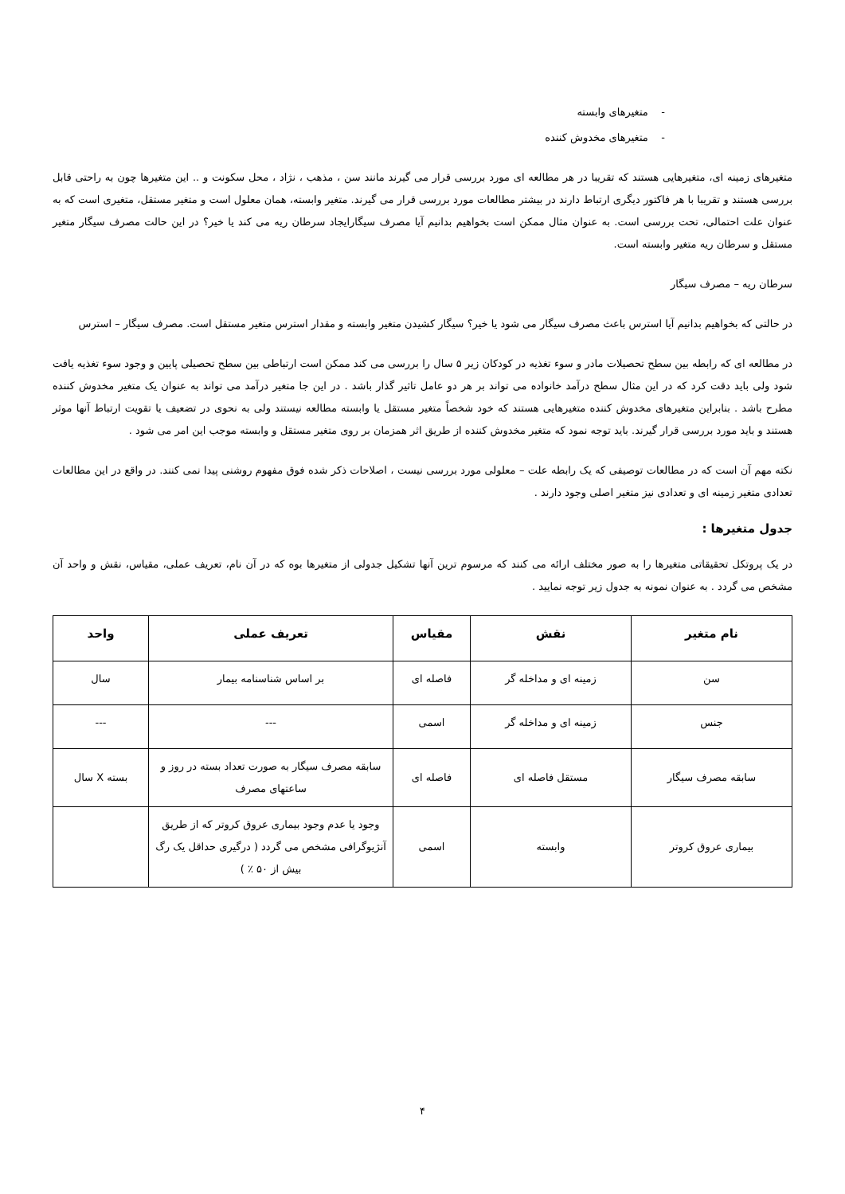- متغیرهای وابسته
- متغیرهای مخدوش کننده
متغیرهای زمینه ای، متغیرهایی هستند که تقریبا در هر مطالعه ای مورد بررسی قرار می گیرند مانند سن ، مذهب ، نژاد ، محل سکونت و .. این متغیرها چون به راحتی قابل بررسی هستند و تقریبا با هر فاکتور دیگری ارتباط دارند در بیشتر مطالعات مورد بررسی قرار می گیرند. متغیر وابسته، همان معلول است و متغیر مستقل، متغیری است که به عنوان علت احتمالی، تحت بررسی است. به عنوان مثال ممکن است بخواهیم بدانیم آیا مصرف سیگارایجاد سرطان ریه می کند یا خیر؟ در این حالت مصرف سیگار متغیر مستقل و سرطان ریه متغیر وابسته است.
سرطان ریه – مصرف سیگار
در حالتی که بخواهیم بدانیم آیا استرس باعث مصرف سیگار می شود یا خیر؟ سیگار کشیدن متغیر وابسته و مقدار استرس متغیر مستقل است. مصرف سیگار – استرس
در مطالعه ای که رابطه بین سطح تحصیلات مادر و سوء تغذیه در کودکان زیر ۵ سال را بررسی می کند ممکن است ارتباطی بین سطح تحصیلی پایین و وجود سوء تغذیه یافت شود ولی باید دقت کرد که در این مثال سطح درآمد خانواده می تواند بر هر دو عامل تاثیر گذار باشد . در این جا متغیر درآمد می تواند به عنوان یک متغیر مخدوش کننده مطرح باشد . بنابراین متغیرهای مخدوش کننده متغیرهایی هستند که خود شخصاً متغیر مستقل یا وابسته مطالعه نیستند ولی به نحوی در تضعیف یا تقویت ارتباط آنها موثر هستند و باید مورد بررسی قرار گیرند. باید توجه نمود که متغیر مخدوش کننده از طریق اثر همزمان بر روی متغیر مستقل و وابسته موجب این امر می شود .
نکته مهم آن است که در مطالعات توصیفی که یک رابطه علت – معلولی مورد بررسی نیست ، اصلاحات ذکر شده فوق مفهوم روشنی پیدا نمی کنند. در واقع در این مطالعات تعدادی متغیر زمینه ای و تعدادی نیز متغیر اصلی وجود دارند .
جدول متغیرها :
در یک پروتکل تحقیقاتی متغیرها را به صور مختلف ارائه می کنند که مرسوم ترین آنها تشکیل جدولی از متغیرها بوه که در آن نام، تعریف عملی، مقیاس، نقش و واحد آن مشخص می گردد . به عنوان نمونه به جدول زیر توجه نمایید .
| نام متغیر | نقش | مقیاس | تعریف عملی | واحد |
| --- | --- | --- | --- | --- |
| سن | زمینه ای و مداخله گر | فاصله ای | بر اساس شناسنامه بیمار | سال |
| جنس | زمینه ای و مداخله گر | اسمی | --- | --- |
| سابقه مصرف سیگار | مستقل فاصله ای | فاصله ای | سابقه مصرف سیگار به صورت تعداد بسته در روز و ساعتهای مصرف | بسته X سال |
| بیماری عروق کروتر | وابسته | اسمی | وجود یا عدم وجود بیماری عروق کروتر که از طریق آنژیوگرافی مشخص می گردد ( درگیری حداقل یک رگ بیش از ۵۰ ٪ ) | |
۴